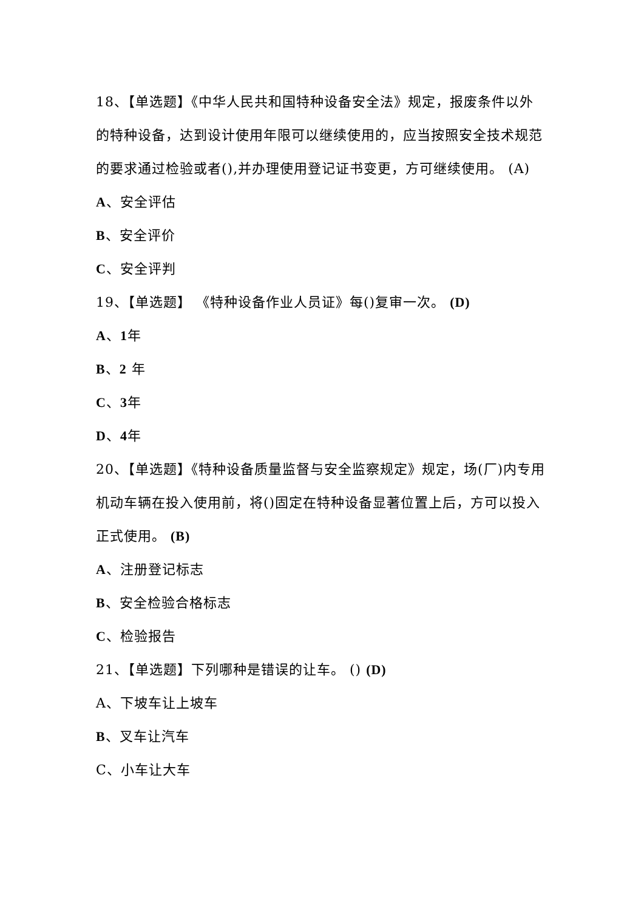18、【单选题】《中华人民共和国特种设备安全法》规定，报废条件以外的特种设备，达到设计使用年限可以继续使用的，应当按照安全技术规范的要求通过检验或者(),并办理使用登记证书变更，方可继续使用。 (A)
A、安全评估
B、安全评价
C、安全评判
19、【单选题】 《特种设备作业人员证》每()复审一次。 (D)
A、1年
B、2 年
C、3年
D、4年
20、【单选题】《特种设备质量监督与安全监察规定》规定，场(厂)内专用机动车辆在投入使用前，将()固定在特种设备显著位置上后，方可以投入正式使用。 (B)
A、注册登记标志
B、安全检验合格标志
C、检验报告
21、【单选题】下列哪种是错误的让车。 () (D)
A、下坡车让上坡车
B、叉车让汽车
C、小车让大车